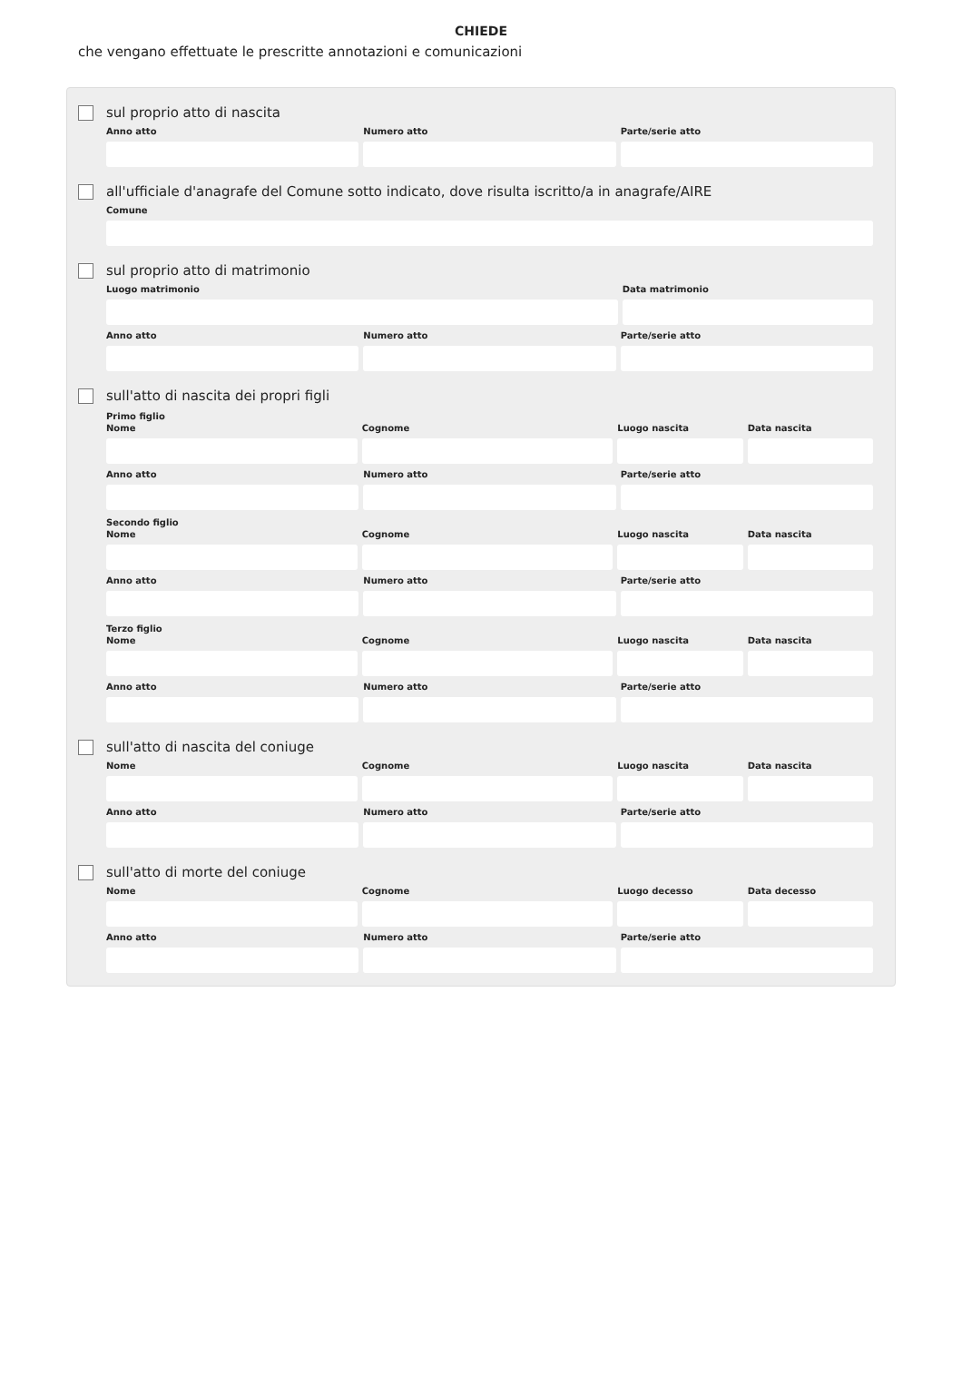CHIEDE
che vengano effettuate le prescritte annotazioni e comunicazioni
sul proprio atto di nascita
Anno atto Numero atto Parte/serie atto
all'ufficiale d'anagrafe del Comune sotto indicato, dove risulta iscritto/a in anagrafe/AIRE
Comune
sul proprio atto di matrimonio
Luogo matrimonio Data matrimonio
Anno atto Numero atto Parte/serie atto
sull'atto di nascita dei propri figli
Primo figlio
Nome Cognome Luogo nascita Data nascita
Anno atto Numero atto Parte/serie atto
Secondo figlio
Nome Cognome Luogo nascita Data nascita
Anno atto Numero atto Parte/serie atto
Terzo figlio
Nome Cognome Luogo nascita Data nascita
Anno atto Numero atto Parte/serie atto
sull'atto di nascita del coniuge
Nome Cognome Luogo nascita Data nascita
Anno atto Numero atto Parte/serie atto
sull'atto di morte del coniuge
Nome Cognome Luogo decesso Data decesso
Anno atto Numero atto Parte/serie atto